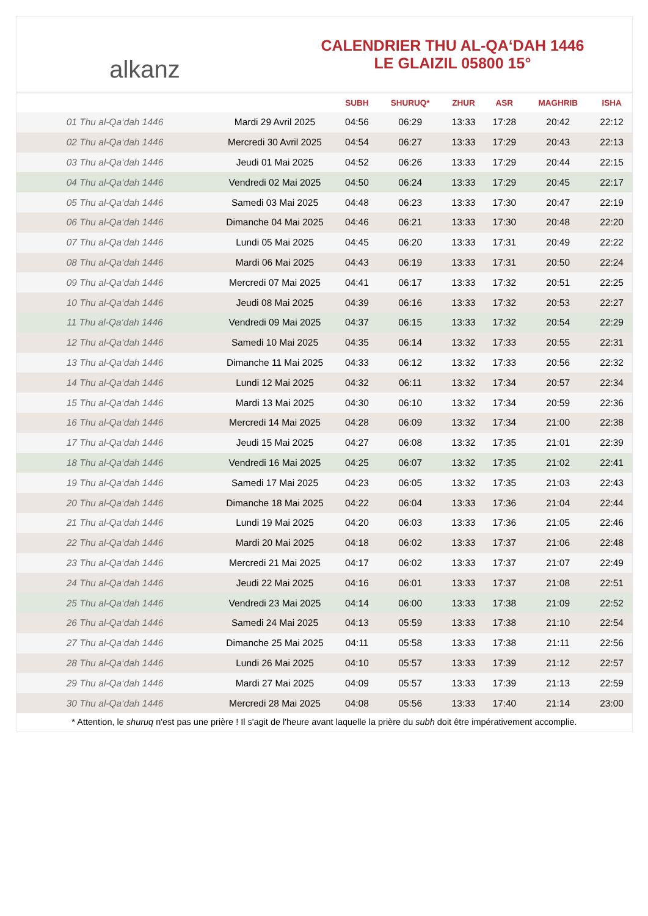alkanz
CALENDRIER THU AL-QA‘DAH 1446
LE GLAIZIL 05800 15°
| | | SUBH | SHURUQ* | ZHUR | ASR | MAGHRIB | ISHA |
| --- | --- | --- | --- | --- | --- | --- | --- |
| 01 Thu al-Qa‘dah 1446 | Mardi 29 Avril 2025 | 04:56 | 06:29 | 13:33 | 17:28 | 20:42 | 22:12 |
| 02 Thu al-Qa‘dah 1446 | Mercredi 30 Avril 2025 | 04:54 | 06:27 | 13:33 | 17:29 | 20:43 | 22:13 |
| 03 Thu al-Qa‘dah 1446 | Jeudi 01 Mai 2025 | 04:52 | 06:26 | 13:33 | 17:29 | 20:44 | 22:15 |
| 04 Thu al-Qa‘dah 1446 | Vendredi 02 Mai 2025 | 04:50 | 06:24 | 13:33 | 17:29 | 20:45 | 22:17 |
| 05 Thu al-Qa‘dah 1446 | Samedi 03 Mai 2025 | 04:48 | 06:23 | 13:33 | 17:30 | 20:47 | 22:19 |
| 06 Thu al-Qa‘dah 1446 | Dimanche 04 Mai 2025 | 04:46 | 06:21 | 13:33 | 17:30 | 20:48 | 22:20 |
| 07 Thu al-Qa‘dah 1446 | Lundi 05 Mai 2025 | 04:45 | 06:20 | 13:33 | 17:31 | 20:49 | 22:22 |
| 08 Thu al-Qa‘dah 1446 | Mardi 06 Mai 2025 | 04:43 | 06:19 | 13:33 | 17:31 | 20:50 | 22:24 |
| 09 Thu al-Qa‘dah 1446 | Mercredi 07 Mai 2025 | 04:41 | 06:17 | 13:33 | 17:32 | 20:51 | 22:25 |
| 10 Thu al-Qa‘dah 1446 | Jeudi 08 Mai 2025 | 04:39 | 06:16 | 13:33 | 17:32 | 20:53 | 22:27 |
| 11 Thu al-Qa‘dah 1446 | Vendredi 09 Mai 2025 | 04:37 | 06:15 | 13:33 | 17:32 | 20:54 | 22:29 |
| 12 Thu al-Qa‘dah 1446 | Samedi 10 Mai 2025 | 04:35 | 06:14 | 13:32 | 17:33 | 20:55 | 22:31 |
| 13 Thu al-Qa‘dah 1446 | Dimanche 11 Mai 2025 | 04:33 | 06:12 | 13:32 | 17:33 | 20:56 | 22:32 |
| 14 Thu al-Qa‘dah 1446 | Lundi 12 Mai 2025 | 04:32 | 06:11 | 13:32 | 17:34 | 20:57 | 22:34 |
| 15 Thu al-Qa‘dah 1446 | Mardi 13 Mai 2025 | 04:30 | 06:10 | 13:32 | 17:34 | 20:59 | 22:36 |
| 16 Thu al-Qa‘dah 1446 | Mercredi 14 Mai 2025 | 04:28 | 06:09 | 13:32 | 17:34 | 21:00 | 22:38 |
| 17 Thu al-Qa‘dah 1446 | Jeudi 15 Mai 2025 | 04:27 | 06:08 | 13:32 | 17:35 | 21:01 | 22:39 |
| 18 Thu al-Qa‘dah 1446 | Vendredi 16 Mai 2025 | 04:25 | 06:07 | 13:32 | 17:35 | 21:02 | 22:41 |
| 19 Thu al-Qa‘dah 1446 | Samedi 17 Mai 2025 | 04:23 | 06:05 | 13:32 | 17:35 | 21:03 | 22:43 |
| 20 Thu al-Qa‘dah 1446 | Dimanche 18 Mai 2025 | 04:22 | 06:04 | 13:33 | 17:36 | 21:04 | 22:44 |
| 21 Thu al-Qa‘dah 1446 | Lundi 19 Mai 2025 | 04:20 | 06:03 | 13:33 | 17:36 | 21:05 | 22:46 |
| 22 Thu al-Qa‘dah 1446 | Mardi 20 Mai 2025 | 04:18 | 06:02 | 13:33 | 17:37 | 21:06 | 22:48 |
| 23 Thu al-Qa‘dah 1446 | Mercredi 21 Mai 2025 | 04:17 | 06:02 | 13:33 | 17:37 | 21:07 | 22:49 |
| 24 Thu al-Qa‘dah 1446 | Jeudi 22 Mai 2025 | 04:16 | 06:01 | 13:33 | 17:37 | 21:08 | 22:51 |
| 25 Thu al-Qa‘dah 1446 | Vendredi 23 Mai 2025 | 04:14 | 06:00 | 13:33 | 17:38 | 21:09 | 22:52 |
| 26 Thu al-Qa‘dah 1446 | Samedi 24 Mai 2025 | 04:13 | 05:59 | 13:33 | 17:38 | 21:10 | 22:54 |
| 27 Thu al-Qa‘dah 1446 | Dimanche 25 Mai 2025 | 04:11 | 05:58 | 13:33 | 17:38 | 21:11 | 22:56 |
| 28 Thu al-Qa‘dah 1446 | Lundi 26 Mai 2025 | 04:10 | 05:57 | 13:33 | 17:39 | 21:12 | 22:57 |
| 29 Thu al-Qa‘dah 1446 | Mardi 27 Mai 2025 | 04:09 | 05:57 | 13:33 | 17:39 | 21:13 | 22:59 |
| 30 Thu al-Qa‘dah 1446 | Mercredi 28 Mai 2025 | 04:08 | 05:56 | 13:33 | 17:40 | 21:14 | 23:00 |
* Attention, le shuruq n'est pas une prière ! Il s'agit de l'heure avant laquelle la prière du subh doit être impérativement accomplie.